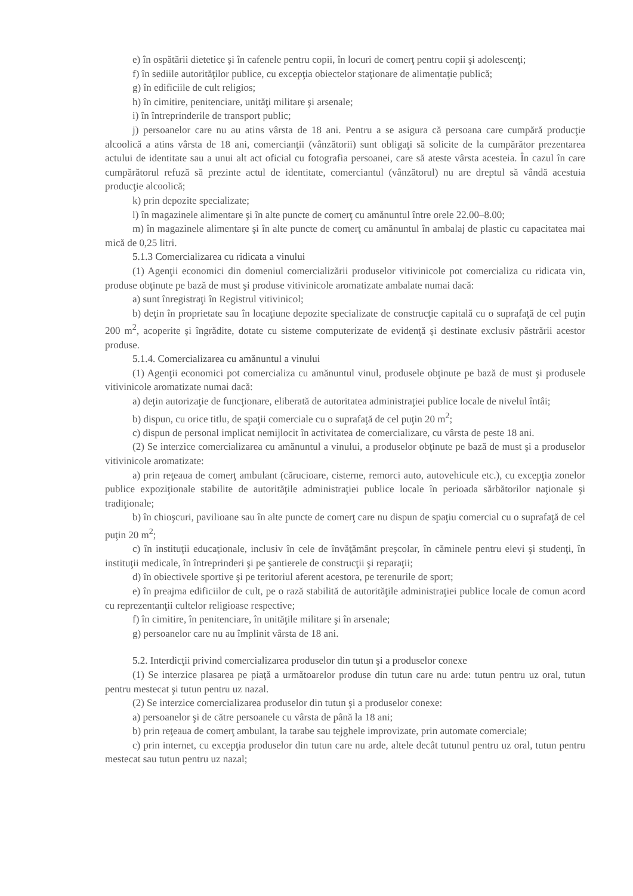e) în ospătării dietetice şi în cafenele pentru copii, în locuri de comerţ pentru copii şi adolescenţi;
f) în sediile autorităţilor publice, cu excepţia obiectelor staţionare de alimentaţie publică;
g) în edificiile de cult religios;
h) în cimitire, penitenciare, unităţi militare şi arsenale;
i) în întreprinderile de transport public;
j) persoanelor care nu au atins vârsta de 18 ani. Pentru a se asigura că persoana care cumpără producţie alcoolică a atins vârsta de 18 ani, comercianţii (vânzătorii) sunt obligaţi să solicite de la cumpărător prezentarea actului de identitate sau a unui alt act oficial cu fotografia persoanei, care să ateste vârsta acesteia. În cazul în care cumpărătorul refuză să prezinte actul de identitate, comerciantul (vânzătorul) nu are dreptul să vândă acestuia producţie alcoolică;
k) prin depozite specializate;
l) în magazinele alimentare şi în alte puncte de comerţ cu amănuntul între orele 22.00–8.00;
m) în magazinele alimentare şi în alte puncte de comerţ cu amănuntul în ambalaj de plastic cu capacitatea mai mică de 0,25 litri.
5.1.3 Comercializarea cu ridicata a vinului
(1) Agenţii economici din domeniul comercializării produselor vitivinicole pot comercializa cu ridicata vin, produse obţinute pe bază de must şi produse vitivinicole aromatizate ambalate numai dacă:
a) sunt înregistraţi în Registrul vitivinicol;
b) deţin în proprietate sau în locaţiune depozite specializate de construcţie capitală cu o suprafaţă de cel puţin 200 m<sup>2</sup>, acoperite şi îngrădite, dotate cu sisteme computerizate de evidenţă şi destinate exclusiv păstrării acestor produse.
5.1.4. Comercializarea cu amănuntul a vinului
(1) Agenţii economici pot comercializa cu amănuntul vinul, produsele obţinute pe bază de must şi produsele vitivinicole aromatizate numai dacă:
a) deţin autorizaţie de funcţionare, eliberată de autoritatea administraţiei publice locale de nivelul întâi;
b) dispun, cu orice titlu, de spaţii comerciale cu o suprafaţă de cel puţin 20 m<sup>2</sup>;
c) dispun de personal implicat nemijlocit în activitatea de comercializare, cu vârsta de peste 18 ani.
(2) Se interzice comercializarea cu amănuntul a vinului, a produselor obţinute pe bază de must şi a produselor vitivinicole aromatizate:
a) prin reţeaua de comerţ ambulant (cărucioare, cisterne, remorci auto, autovehicule etc.), cu excepţia zonelor publice expoziţionale stabilite de autorităţile administraţiei publice locale în perioada sărbătorilor naţionale şi tradiţionale;
b) în chioşcuri, pavilioane sau în alte puncte de comerţ care nu dispun de spaţiu comercial cu o suprafaţă de cel puţin 20 m<sup>2</sup>;
c) în instituţii educaţionale, inclusiv în cele de învăţământ preşcolar, în căminele pentru elevi şi studenţi, în instituţii medicale, în întreprinderi şi pe şantierele de construcţii şi reparaţii;
d) în obiectivele sportive şi pe teritoriul aferent acestora, pe terenurile de sport;
e) în preajma edificiilor de cult, pe o rază stabilită de autorităţile administraţiei publice locale de comun acord cu reprezentanţii cultelor religioase respective;
f) în cimitire, în penitenciare, în unităţile militare şi în arsenale;
g) persoanelor care nu au împlinit vârsta de 18 ani.
5.2. Interdicţii privind comercializarea produselor din tutun şi a produselor conexe
(1) Se interzice plasarea pe piaţă a următoarelor produse din tutun care nu arde: tutun pentru uz oral, tutun pentru mestecat şi tutun pentru uz nazal.
(2) Se interzice comercializarea produselor din tutun şi a produselor conexe:
a) persoanelor şi de către persoanele cu vârsta de până la 18 ani;
b) prin reţeaua de comerţ ambulant, la tarabe sau tejghele improvizate, prin automate comerciale;
c) prin internet, cu excepţia produselor din tutun care nu arde, altele decât tutunul pentru uz oral, tutun pentru mestecat sau tutun pentru uz nazal;